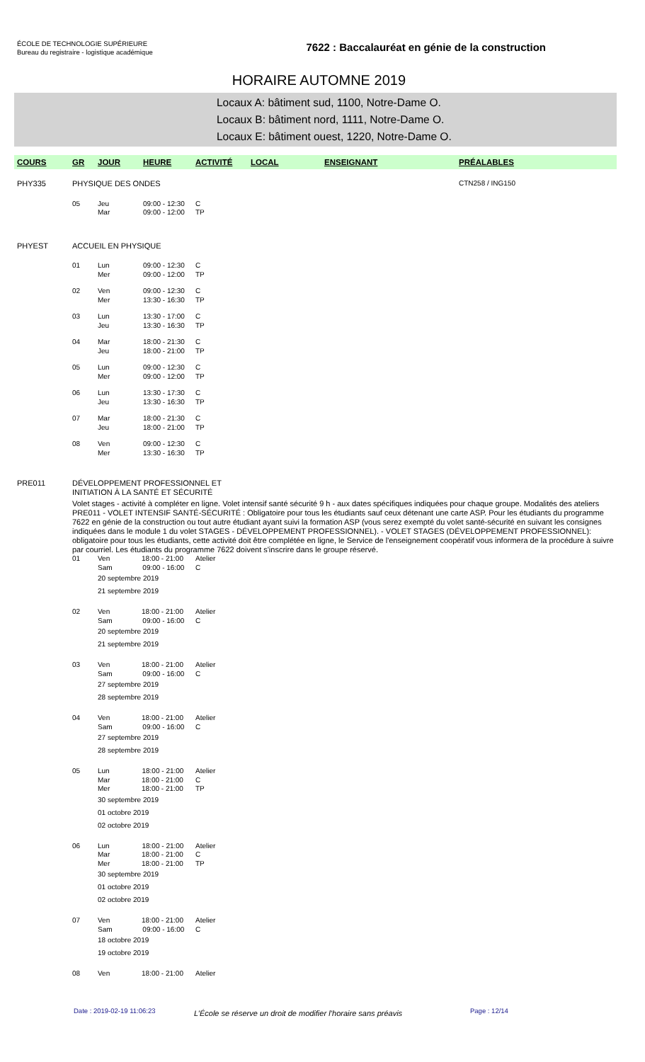ÉCOLE DE TECHNOLOGIE SUPÉRIEURE
Bureau du registraire - logistique académique
7622 : Baccalauréat en génie de la construction
HORAIRE AUTOMNE 2019
Locaux A: bâtiment sud, 1100, Notre-Dame O.
Locaux B: bâtiment nord, 1111, Notre-Dame O.
Locaux E: bâtiment ouest, 1220, Notre-Dame O.
| COURS | GR | JOUR | HEURE | ACTIVITÉ | LOCAL | ENSEIGNANT | PRÉALABLES |
| --- | --- | --- | --- | --- | --- | --- | --- |
| PHY335 | PHYSIQUE DES ONDES | | | | | | CTN258 / ING150 |
| | 05 | Jeu Mar | 09:00 - 12:30 09:00 - 12:00 | C TP | | | |
| PHYEST | ACCUEIL EN PHYSIQUE | | | | | | |
| | 01 | Lun Mer | 09:00 - 12:30 09:00 - 12:00 | C TP | | | |
| | 02 | Ven Mer | 09:00 - 12:30 13:30 - 16:30 | C TP | | | |
| | 03 | Lun Jeu | 13:30 - 17:00 13:30 - 16:30 | C TP | | | |
| | 04 | Mar Jeu | 18:00 - 21:30 18:00 - 21:00 | C TP | | | |
| | 05 | Lun Mer | 09:00 - 12:30 09:00 - 12:00 | C TP | | | |
| | 06 | Lun Jeu | 13:30 - 17:30 13:30 - 16:30 | C TP | | | |
| | 07 | Mar Jeu | 18:00 - 21:30 18:00 - 21:00 | C TP | | | |
| | 08 | Ven Mer | 09:00 - 12:30 13:30 - 16:30 | C TP | | | |
| PRE011 | DÉVELOPPEMENT PROFESSIONNEL ET INITIATION À LA SANTÉ ET SÉCURITÉ Volet stages - activité à compléter en ligne. Volet intensif santé sécurité 9 h - aux dates spécifiques indiquées pour chaque groupe. Modalités des ateliers PRE011 - VOLET INTENSIF SANTÉ-SÉCURITÉ : Obligatoire pour tous les étudiants sauf ceux détenant une carte ASP. Pour les étudiants du programme 7622 en génie de la construction ou tout autre étudiant ayant suivi la formation ASP (vous serez exempté du volet santé-sécurité en suivant les consignes indiquées dans le module 1 du volet STAGES - DÉVELOPPEMENT PROFESSIONNEL). - VOLET STAGES (DÉVELOPPEMENT PROFESSIONNEL): obligatoire pour tous les étudiants, cette activité doit être complétée en ligne, le Service de l'enseignement coopératif vous informera de la procédure à suivre par courriel. Les étudiants du programme 7622 doivent s'inscrire dans le groupe réservé. | | | | | | |
| | 01 | Ven 18:00 - 21:00 Sam 09:00 - 16:00 20 septembre 2019 21 septembre 2019 | | Atelier C | | | |
| | 02 | Ven 18:00 - 21:00 Sam 09:00 - 16:00 20 septembre 2019 21 septembre 2019 | | Atelier C | | | |
| | 03 | Ven 18:00 - 21:00 Sam 09:00 - 16:00 27 septembre 2019 28 septembre 2019 | | Atelier C | | | |
| | 04 | Ven 18:00 - 21:00 Sam 09:00 - 16:00 27 septembre 2019 28 septembre 2019 | | Atelier C | | | |
| | 05 | Lun 18:00 - 21:00 Mar 18:00 - 21:00 Mer 18:00 - 21:00 30 septembre 2019 01 octobre 2019 02 octobre 2019 | | Atelier C TP | | | |
| | 06 | Lun 18:00 - 21:00 Mar 18:00 - 21:00 Mer 18:00 - 21:00 30 septembre 2019 01 octobre 2019 02 octobre 2019 | | Atelier C TP | | | |
| | 07 | Ven 18:00 - 21:00 Sam 09:00 - 16:00 18 octobre 2019 19 octobre 2019 | | Atelier C | | | |
| | 08 | Ven 18:00 - 21:00 | | Atelier | | | |
Date : 2019-02-19 11:06:23 L’École se réserve un droit de modifier l’horaire sans préavis Page : 12/14